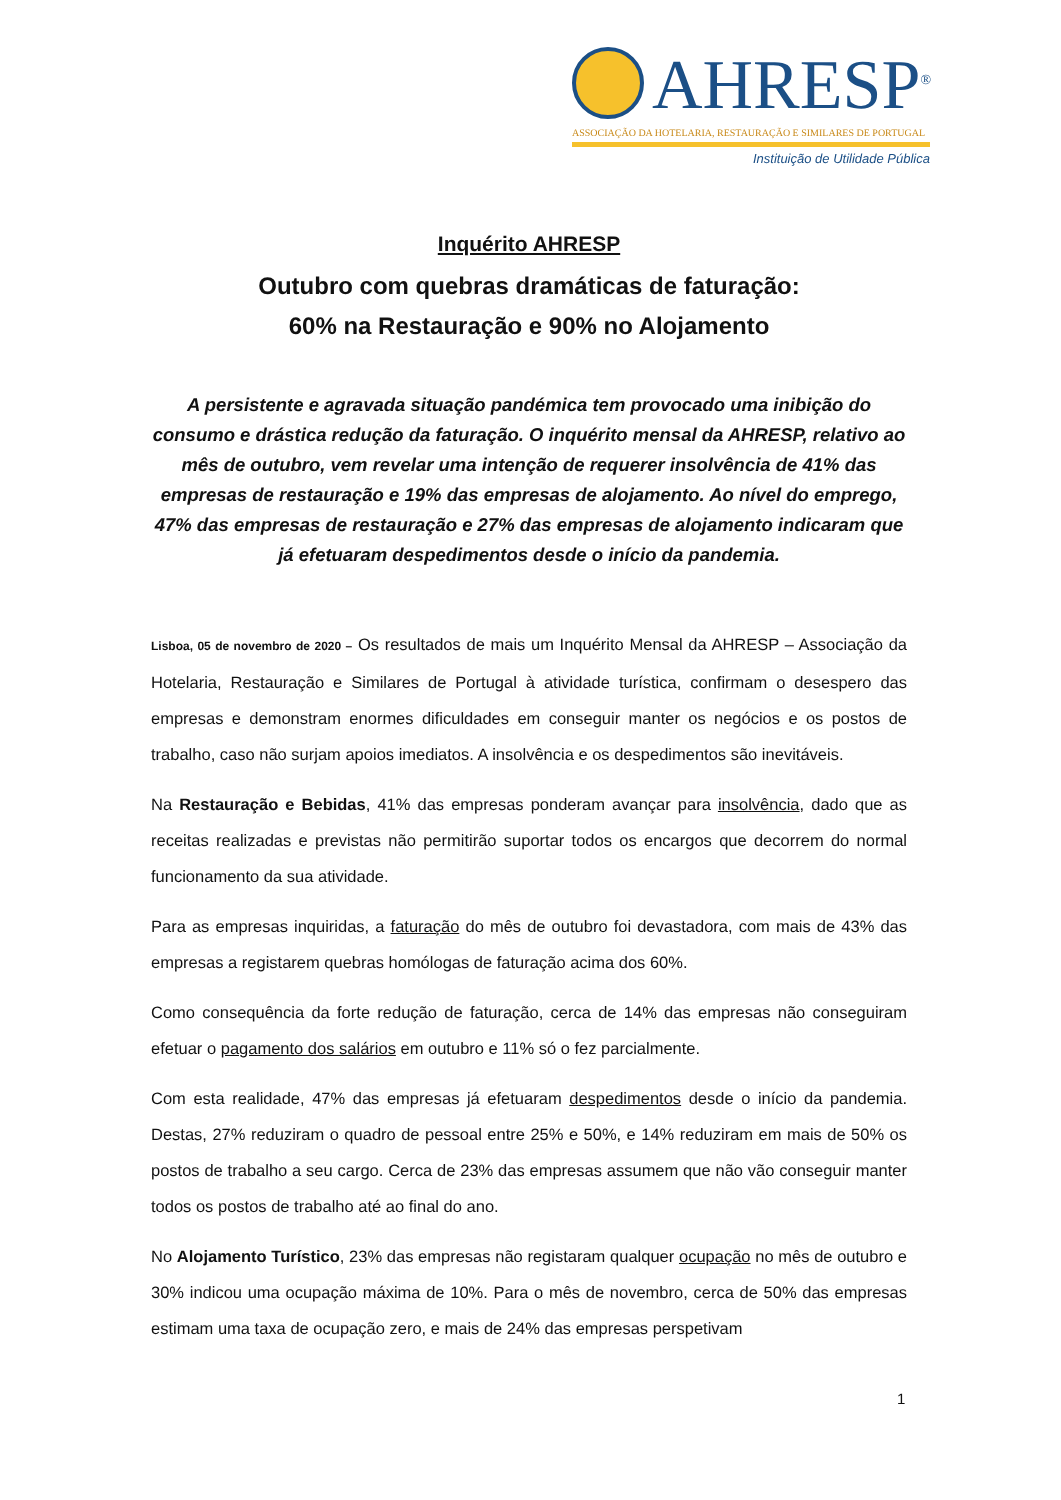AHRESP<sup>®</sup>
ASSOCIAÇÃO DA HOTELARIA, RESTAURAÇÃO E SIMILARES DE PORTUGAL
Instituição de Utilidade Pública
Inquérito AHRESP
Outubro com quebras dramáticas de faturação:
60% na Restauração e 90% no Alojamento
A persistente e agravada situação pandémica tem provocado uma inibição do consumo e drástica redução da faturação. O inquérito mensal da AHRESP, relativo ao mês de outubro, vem revelar uma intenção de requerer insolvência de 41% das empresas de restauração e 19% das empresas de alojamento. Ao nível do emprego, 47% das empresas de restauração e 27% das empresas de alojamento indicaram que já efetuaram despedimentos desde o início da pandemia.
Lisboa, 05 de novembro de 2020 – Os resultados de mais um Inquérito Mensal da AHRESP – Associação da Hotelaria, Restauração e Similares de Portugal à atividade turística, confirmam o desespero das empresas e demonstram enormes dificuldades em conseguir manter os negócios e os postos de trabalho, caso não surjam apoios imediatos. A insolvência e os despedimentos são inevitáveis.
Na Restauração e Bebidas, 41% das empresas ponderam avançar para insolvência, dado que as receitas realizadas e previstas não permitirão suportar todos os encargos que decorrem do normal funcionamento da sua atividade.
Para as empresas inquiridas, a faturação do mês de outubro foi devastadora, com mais de 43% das empresas a registarem quebras homólogas de faturação acima dos 60%.
Como consequência da forte redução de faturação, cerca de 14% das empresas não conseguiram efetuar o pagamento dos salários em outubro e 11% só o fez parcialmente.
Com esta realidade, 47% das empresas já efetuaram despedimentos desde o início da pandemia. Destas, 27% reduziram o quadro de pessoal entre 25% e 50%, e 14% reduziram em mais de 50% os postos de trabalho a seu cargo. Cerca de 23% das empresas assumem que não vão conseguir manter todos os postos de trabalho até ao final do ano.
No Alojamento Turístico, 23% das empresas não registaram qualquer ocupação no mês de outubro e 30% indicou uma ocupação máxima de 10%. Para o mês de novembro, cerca de 50% das empresas estimam uma taxa de ocupação zero, e mais de 24% das empresas perspetivam
1